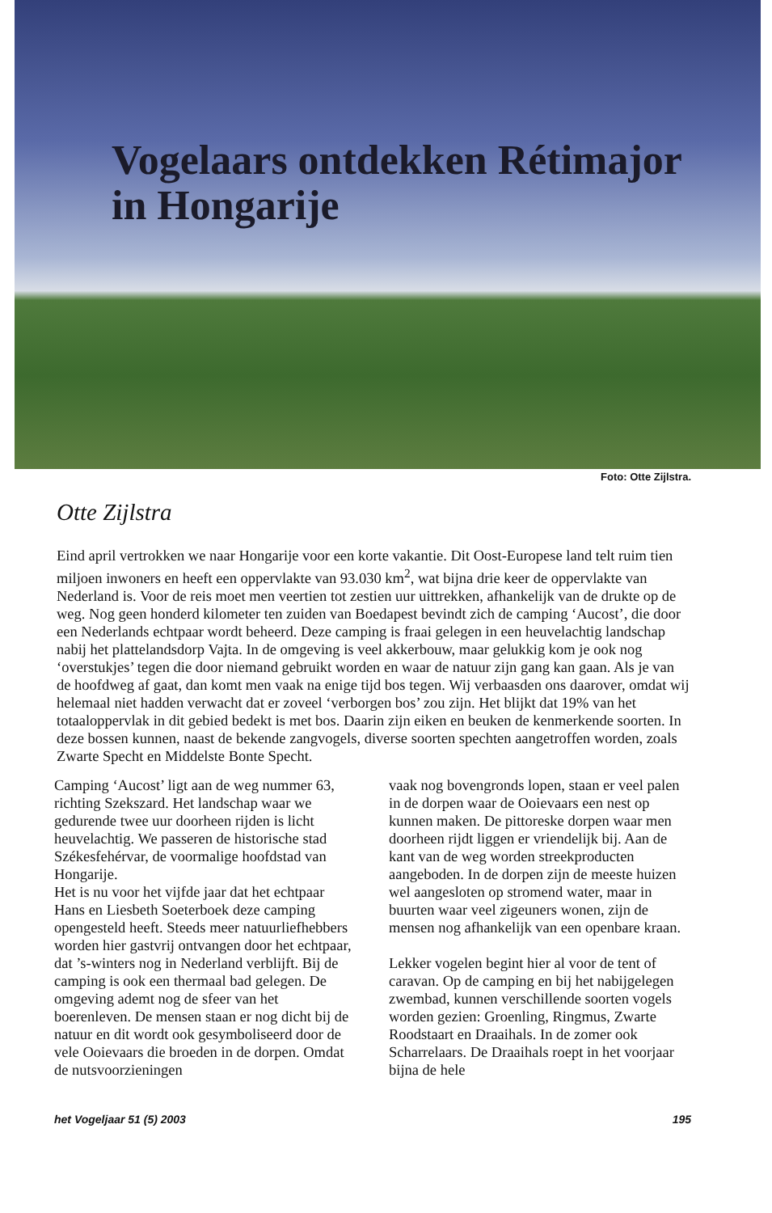Vogelaars ontdekken Rétimajor
in Hongarije
Foto: Otte Zijlstra.
Otte Zijlstra
Eind april vertrokken we naar Hongarije voor een korte vakantie. Dit Oost-Europese land telt ruim tien miljoen inwoners en heeft een oppervlakte van 93.030 km<sup>2</sup>, wat bijna drie keer de oppervlakte van Nederland is. Voor de reis moet men veertien tot zestien uur uittrekken, afhankelijk van de drukte op de weg. Nog geen honderd kilometer ten zuiden van Boedapest bevindt zich de camping ‘Aucost’, die door een Nederlands echtpaar wordt beheerd. Deze camping is fraai gelegen in een heuvelachtig landschap nabij het plattelandsdorp Vajta. In de omgeving is veel akkerbouw, maar gelukkig kom je ook nog ‘overstukjes’ tegen die door niemand gebruikt worden en waar de natuur zijn gang kan gaan. Als je van de hoofdweg af gaat, dan komt men vaak na enige tijd bos tegen. Wij verbaasden ons daarover, omdat wij helemaal niet hadden verwacht dat er zoveel ‘verborgen bos’ zou zijn. Het blijkt dat 19% van het totaaloppervlak in dit gebied bedekt is met bos. Daarin zijn eiken en beuken de kenmerkende soorten. In deze bossen kunnen, naast de bekende zangvogels, diverse soorten spechten aangetroffen worden, zoals Zwarte Specht en Middelste Bonte Specht.
Camping ‘Aucost’ ligt aan de weg nummer 63, richting Szekszard. Het landschap waar we gedurende twee uur doorheen rijden is licht heuvelachtig. We passeren de historische stad Székesfehérvar, de voormalige hoofdstad van Hongarije.
Het is nu voor het vijfde jaar dat het echtpaar Hans en Liesbeth Soeterboek deze camping opengesteld heeft. Steeds meer natuurliefhebbers worden hier gastvrij ontvangen door het echtpaar, dat ’s-winters nog in Nederland verblijft. Bij de camping is ook een thermaal bad gelegen. De omgeving ademt nog de sfeer van het boerenleven. De mensen staan er nog dicht bij de natuur en dit wordt ook gesymboliseerd door de vele Ooievaars die broeden in de dorpen. Omdat de nutsvoorzieningen
vaak nog bovengronds lopen, staan er veel palen in de dorpen waar de Ooievaars een nest op kunnen maken. De pittoreske dorpen waar men doorheen rijdt liggen er vriendelijk bij. Aan de kant van de weg worden streekproducten aangeboden. In de dorpen zijn de meeste huizen wel aangesloten op stromend water, maar in buurten waar veel zigeuners wonen, zijn de mensen nog afhankelijk van een openbare kraan.
Lekker vogelen begint hier al voor de tent of caravan. Op de camping en bij het nabijgelegen zwembad, kunnen verschillende soorten vogels worden gezien: Groenling, Ringmus, Zwarte Roodstaart en Draaihals. In de zomer ook Scharrelaars. De Draaihals roept in het voorjaar bijna de hele
het Vogeljaar 51 (5) 2003 195